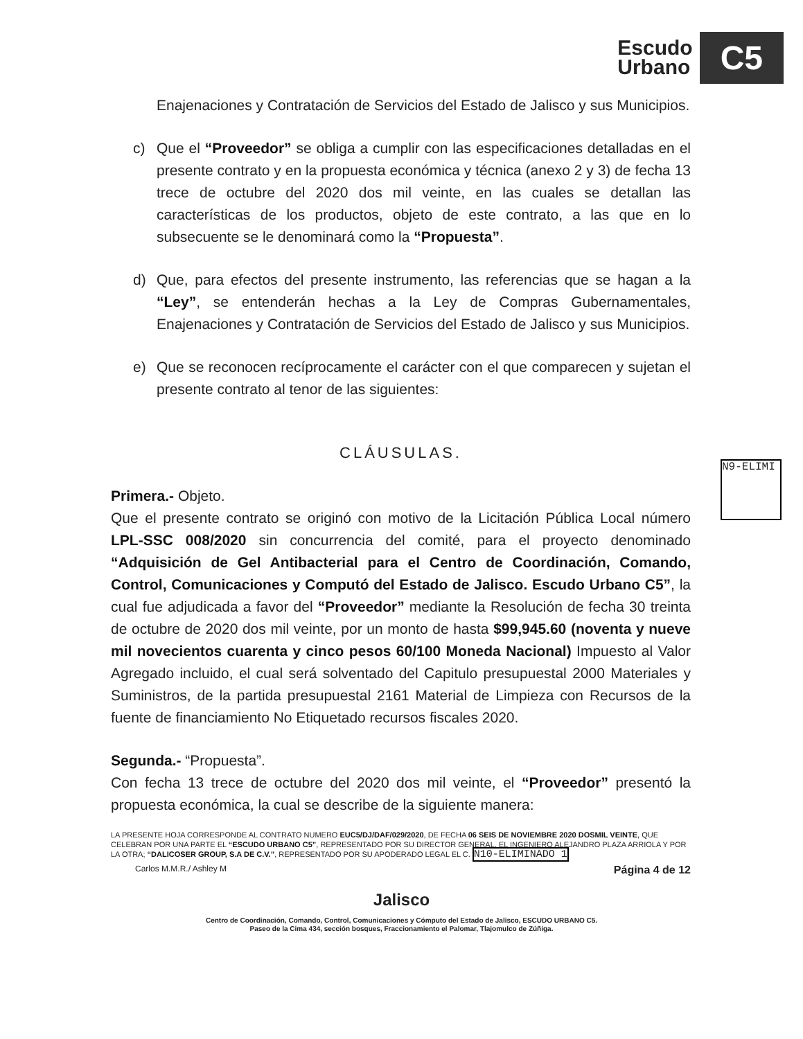Escudo
Urbano
C5
Enajenaciones y Contratación de Servicios del Estado de Jalisco y sus Municipios.
c) Que el “Proveedor” se obliga a cumplir con las especificaciones detalladas en el presente contrato y en la propuesta económica y técnica (anexo 2 y 3) de fecha 13 trece de octubre del 2020 dos mil veinte, en las cuales se detallan las características de los productos, objeto de este contrato, a las que en lo subsecuente se le denominará como la “Propuesta”.
d) Que, para efectos del presente instrumento, las referencias que se hagan a la “Ley”, se entenderán hechas a la Ley de Compras Gubernamentales, Enajenaciones y Contratación de Servicios del Estado de Jalisco y sus Municipios.
e) Que se reconocen recíprocamente el carácter con el que comparecen y sujetan el presente contrato al tenor de las siguientes:
CLÁUSULAS.
Primera.- Objeto.
Que el presente contrato se originó con motivo de la Licitación Pública Local número LPL-SSC 008/2020 sin concurrencia del comité, para el proyecto denominado “Adquisición de Gel Antibacterial para el Centro de Coordinación, Comando, Control, Comunicaciones y Computó del Estado de Jalisco. Escudo Urbano C5”, la cual fue adjudicada a favor del “Proveedor” mediante la Resolución de fecha 30 treinta de octubre de 2020 dos mil veinte, por un monto de hasta $99,945.60 (noventa y nueve mil novecientos cuarenta y cinco pesos 60/100 Moneda Nacional) Impuesto al Valor Agregado incluido, el cual será solventado del Capitulo presupuestal 2000 Materiales y Suministros, de la partida presupuestal 2161 Material de Limpieza con Recursos de la fuente de financiamiento No Etiquetado recursos fiscales 2020.
Segunda.- “Propuesta”.
Con fecha 13 trece de octubre del 2020 dos mil veinte, el “Proveedor” presentó la propuesta económica, la cual se describe de la siguiente manera:
LA PRESENTE HOJA CORRESPONDE AL CONTRATO NUMERO EUC5/DJ/DAF/029/2020, DE FECHA 06 SEIS DE NOVIEMBRE 2020 DOSMIL VEINTE, QUE CELEBRAN POR UNA PARTE EL “ESCUDO URBANO C5”, REPRESENTADO POR SU DIRECTOR GENERAL, EL INGENIERO ALEJANDRO PLAZA ARRIOLA Y POR LA OTRA; “DALICOSER GROUP, S.A DE C.V.”, REPRESENTADO POR SU APODERADO LEGAL EL C. N10-ELIMINADO 1
Carlos M.M.R./ Ashley M Página 4 de 12
Jalisco
Centro de Coordinación, Comando, Control, Comunicaciones y Cómputo del Estado de Jalisco, ESCUDO URBANO C5.
Paseo de la Cima 434, sección bosques, Fraccionamiento el Palomar, Tlajomulco de Zúñiga.
N9-ELIMI